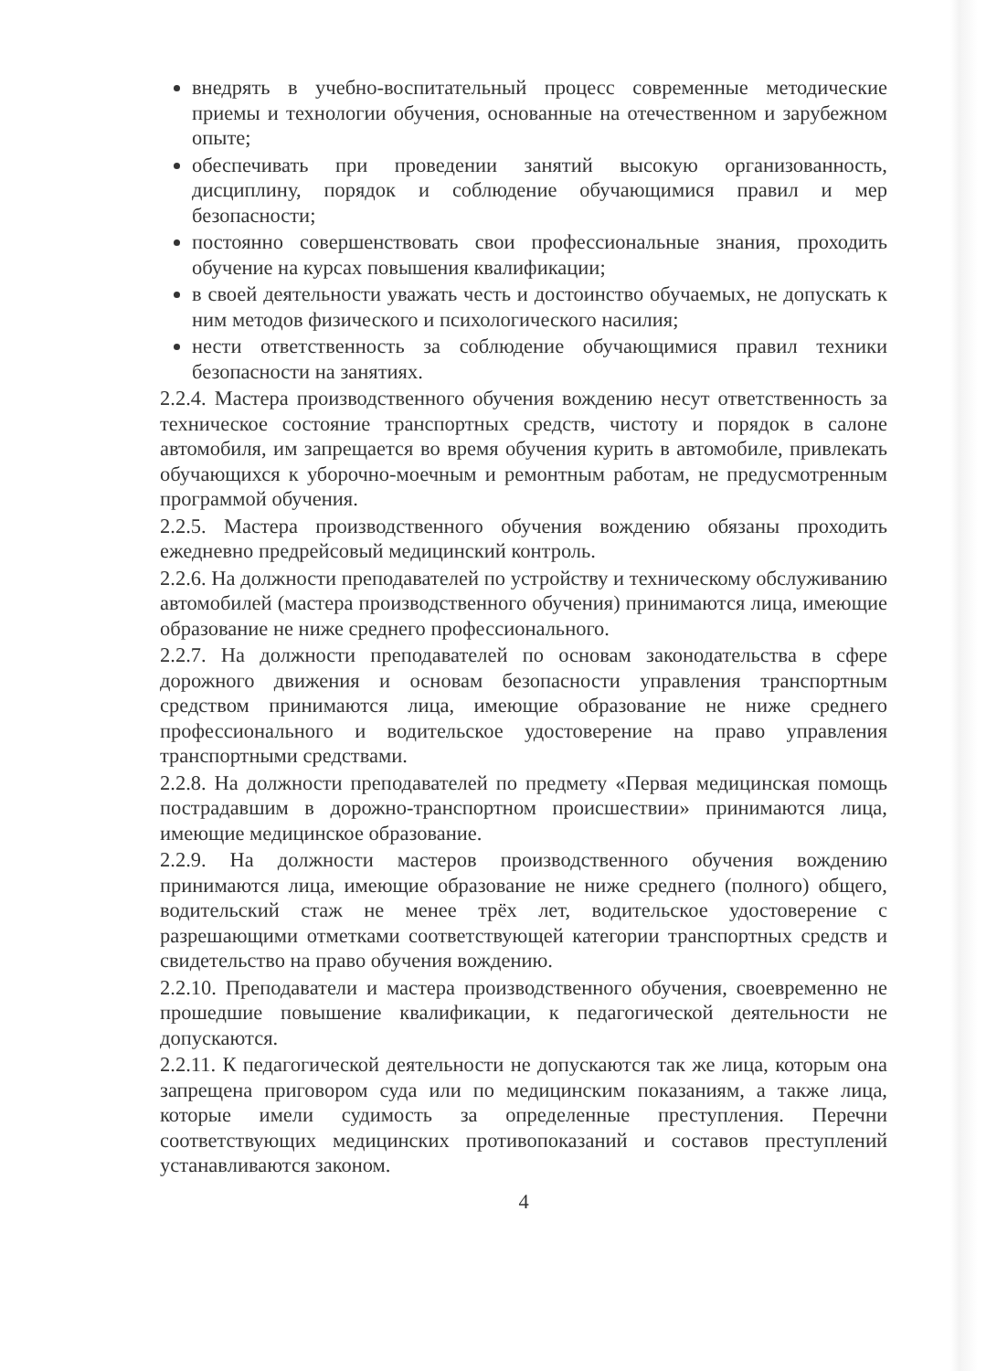внедрять в учебно-воспитательный процесс современные методические приемы и технологии обучения, основанные на отечественном и зарубежном опыте;
обеспечивать при проведении занятий высокую организованность, дисциплину, порядок и соблюдение обучающимися правил и мер безопасности;
постоянно совершенствовать свои профессиональные знания, проходить обучение на курсах повышения квалификации;
в своей деятельности уважать честь и достоинство обучаемых, не допускать к ним методов физического и психологического насилия;
нести ответственность за соблюдение обучающимися правил техники безопасности на занятиях.
2.2.4. Мастера производственного обучения вождению несут ответственность за техническое состояние транспортных средств, чистоту и порядок в салоне автомобиля, им запрещается во время обучения курить в автомобиле, привлекать обучающихся к уборочно-моечным и ремонтным работам, не предусмотренным программой обучения.
2.2.5. Мастера производственного обучения вождению обязаны проходить ежедневно предрейсовый медицинский контроль.
2.2.6. На должности преподавателей по устройству и техническому обслуживанию автомобилей (мастера производственного обучения) принимаются лица, имеющие образование не ниже среднего профессионального.
2.2.7. На должности преподавателей по основам законодательства в сфере дорожного движения и основам безопасности управления транспортным средством принимаются лица, имеющие образование не ниже среднего профессионального и водительское удостоверение на право управления транспортными средствами.
2.2.8. На должности преподавателей по предмету «Первая медицинская помощь пострадавшим в дорожно-транспортном происшествии» принимаются лица, имеющие медицинское образование.
2.2.9. На должности мастеров производственного обучения вождению принимаются лица, имеющие образование не ниже среднего (полного) общего, водительский стаж не менее трёх лет, водительское удостоверение с разрешающими отметками соответствующей категории транспортных средств и свидетельство на право обучения вождению.
2.2.10. Преподаватели и мастера производственного обучения, своевременно не прошедшие повышение квалификации, к педагогической деятельности не допускаются.
2.2.11. К педагогической деятельности не допускаются так же лица, которым она запрещена приговором суда или по медицинским показаниям, а также лица, которые имели судимость за определенные преступления. Перечни соответствующих медицинских противопоказаний и составов преступлений устанавливаются законом.
4